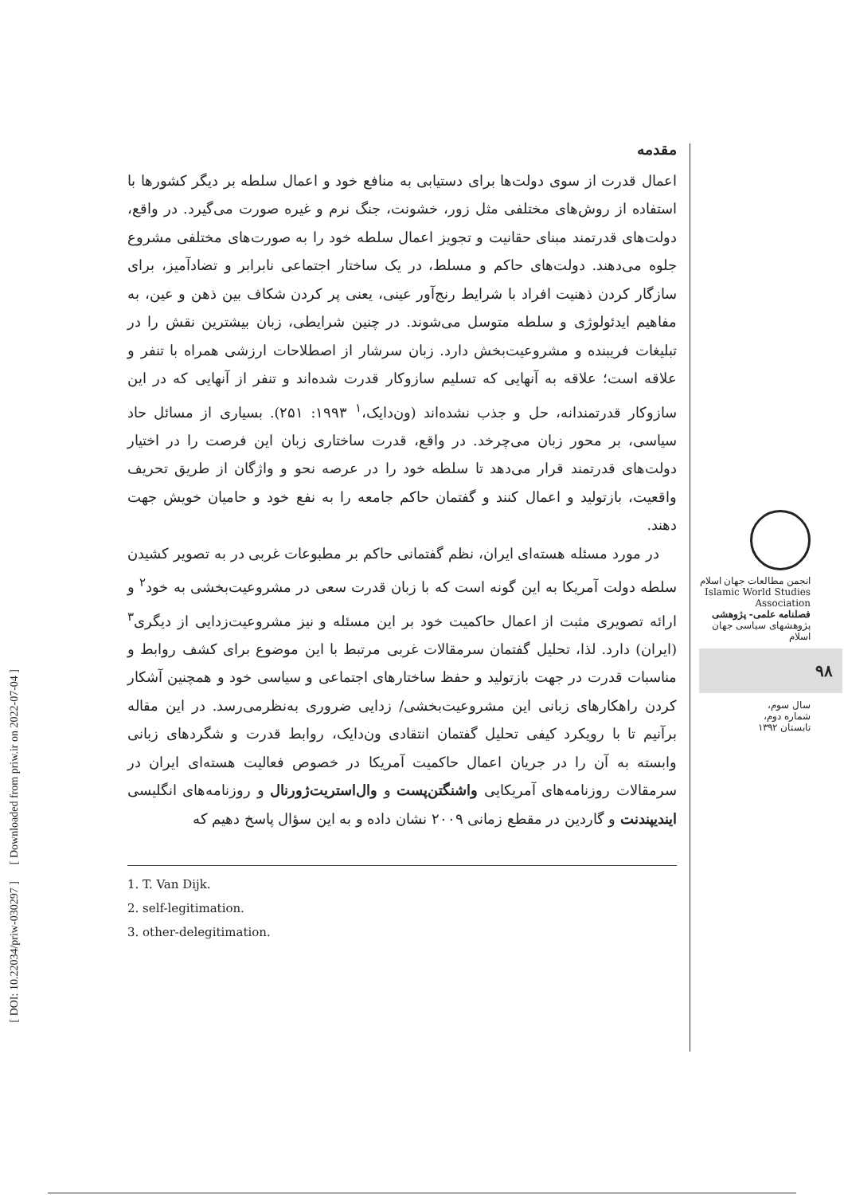مقدمه
اعمال قدرت از سوی دولت‌ها برای دستیابی به منافع خود و اعمال سلطه بر دیگر کشورها با استفاده از روش‌های مختلفی مثل زور، خشونت، جنگ نرم و غیره صورت می‌گیرد. در واقع، دولت‌های قدرتمند مبنای حقانیت و تجویز اعمال سلطه خود را به صورت‌های مختلفی مشروع جلوه می‌دهند. دولت‌های حاکم و مسلط، در یک ساختار اجتماعی نابرابر و تضادآمیز، برای سازگار کردن ذهنیت افراد با شرایط رنج‌آور عینی، یعنی پر کردن شکاف بین ذهن و عین، به مفاهیم ایدئولوژی و سلطه متوسل می‌شوند. در چنین شرایطی، زبان بیشترین نقش را در تبلیغات فریبنده و مشروعیت‌بخش دارد. زبان سرشار از اصطلاحات ارزشی همراه با تنفر و علاقه است؛ علاقه به آنهایی که تسلیم سازوکار قدرت شده‌اند و تنفر از آنهایی که در این سازوکار قدرتمندانه، حل و جذب نشده‌اند (ون‌دایک،<sup>۱</sup> ۱۹۹۳: ۲۵۱). بسیاری از مسائل حاد سیاسی، بر محور زبان می‌چرخد. در واقع، قدرت ساختاری زبان این فرصت را در اختیار دولت‌های قدرتمند قرار می‌دهد تا سلطه خود را در عرصه نحو و واژگان از طریق تحریف واقعیت، بازتولید و اعمال کنند و گفتمان حاکم جامعه را به نفع خود و حامیان خویش جهت دهند.
در مورد مسئله هسته‌ای ایران، نظم گفتمانی حاکم بر مطبوعات غربی در به تصویر کشیدن سلطه دولت آمریکا به این گونه است که با زبان قدرت سعی در مشروعیت‌بخشی به خود<sup>۲</sup> و ارائه تصویری مثبت از اعمال حاکمیت خود بر این مسئله و نیز مشروعیت‌زدایی از دیگری<sup>۳</sup> (ایران) دارد. لذا، تحلیل گفتمان سرمقالات غربی مرتبط با این موضوع برای کشف روابط و مناسبات قدرت در جهت بازتولید و حفظ ساختارهای اجتماعی و سیاسی خود و همچنین آشکار کردن راهکارهای زبانی این مشروعیت‌بخشی/ زدایی ضروری به‌نظرمی‌رسد. در این مقاله برآنیم تا با رویکرد کیفی تحلیل گفتمان انتقادی ون‌دایک، روابط قدرت و شگردهای زبانی وابسته به آن را در جریان اعمال حاکمیت آمریکا در خصوص فعالیت هسته‌ای ایران در سرمقالات روزنامه‌های آمریکایی واشنگتن‌پست و وال‌استریت‌ژورنال و روزنامه‌های انگلیسی ایندیپندنت و گاردین در مقطع زمانی ۲۰۰۹ نشان داده و به این سؤال پاسخ دهیم که
1. T. Van Dijk.
2. self-legitimation.
3. other-delegitimation.
انجمن مطالعات جهان اسلام
Islamic World Studies Association
فصلنامه علمی- پژوهشی
پژوهشهای سیاسی جهان اسلام
۹۸
سال سوم،
شماره دوم،
تابستان ۱۳۹۲
[ DOI: 10.22034/priw-030297 ] [ Downloaded from priw.ir on 2022-07-04 ]